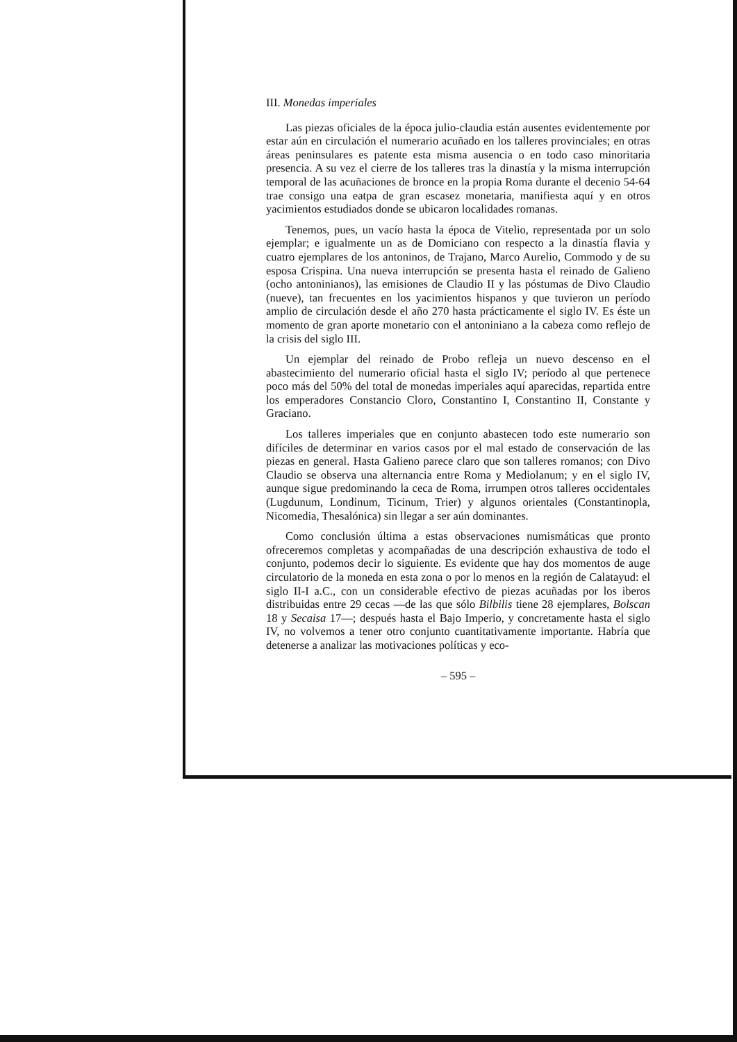III. Monedas imperiales
Las piezas oficiales de la época julio-claudia están ausentes evidentemente por estar aún en circulación el numerario acuñado en los talleres provinciales; en otras áreas peninsulares es patente esta misma ausencia o en todo caso minoritaria presencia. A su vez el cierre de los talleres tras la dinastía y la misma interrupción temporal de las acuñaciones de bronce en la propia Roma durante el decenio 54-64 trae consigo una eatpa de gran escasez monetaria, manifiesta aquí y en otros yacimientos estudiados donde se ubicaron localidades romanas.
Tenemos, pues, un vacío hasta la época de Vitelio, representada por un solo ejemplar; e igualmente un as de Domiciano con respecto a la dinastía flavia y cuatro ejemplares de los antoninos, de Trajano, Marco Aurelio, Commodo y de su esposa Crispina. Una nueva interrupción se presenta hasta el reinado de Galieno (ocho antoninianos), las emisiones de Claudio II y las póstumas de Divo Claudio (nueve), tan frecuentes en los yacimientos hispanos y que tuvieron un período amplio de circulación desde el año 270 hasta prácticamente el siglo IV. Es éste un momento de gran aporte monetario con el antoniniano a la cabeza como reflejo de la crisis del siglo III.
Un ejemplar del reinado de Probo refleja un nuevo descenso en el abastecimiento del numerario oficial hasta el siglo IV; período al que pertenece poco más del 50% del total de monedas imperiales aquí aparecidas, repartida entre los emperadores Constancio Cloro, Constantino I, Constantino II, Constante y Graciano.
Los talleres imperiales que en conjunto abastecen todo este numerario son difíciles de determinar en varios casos por el mal estado de conservación de las piezas en general. Hasta Galieno parece claro que son talleres romanos; con Divo Claudio se observa una alternancia entre Roma y Mediolanum; y en el siglo IV, aunque sigue predominando la ceca de Roma, irrumpen otros talleres occidentales (Lugdunum, Londinum, Ticinum, Trier) y algunos orientales (Constantinopla, Nicomedia, Thesalónica) sin llegar a ser aún dominantes.
Como conclusión última a estas observaciones numismáticas que pronto ofreceremos completas y acompañadas de una descripción exhaustiva de todo el conjunto, podemos decir lo siguiente. Es evidente que hay dos momentos de auge circulatorio de la moneda en esta zona o por lo menos en la región de Calatayud: el siglo II-I a.C., con un considerable efectivo de piezas acuñadas por los iberos distribuidas entre 29 cecas —de las que sólo Bilbilis tiene 28 ejemplares, Bolscan 18 y Secaisa 17—; después hasta el Bajo Imperio, y concretamente hasta el siglo IV, no volvemos a tener otro conjunto cuantitativamente importante. Habría que detenerse a analizar las motivaciones políticas y eco-
– 595 –